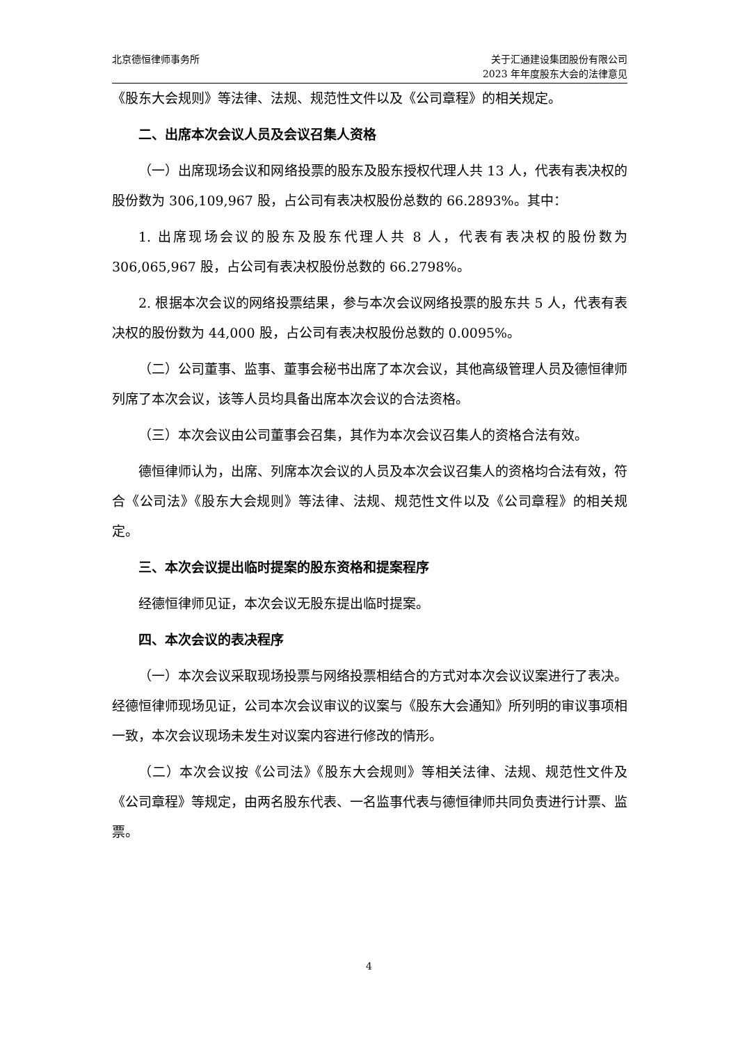北京德恒律师事务所 关于汇通建设集团股份有限公司
2023 年年度股东大会的法律意见
《股东大会规则》等法律、法规、规范性文件以及《公司章程》的相关规定。
二、出席本次会议人员及会议召集人资格
（一）出席现场会议和网络投票的股东及股东授权代理人共 13 人，代表有表决权的股份数为 306,109,967 股，占公司有表决权股份总数的 66.2893%。其中：
1. 出席现场会议的股东及股东代理人共 8 人，代表有表决权的股份数为 306,065,967 股，占公司有表决权股份总数的 66.2798%。
2. 根据本次会议的网络投票结果，参与本次会议网络投票的股东共 5 人，代表有表决权的股份数为 44,000 股，占公司有表决权股份总数的 0.0095%。
（二）公司董事、监事、董事会秘书出席了本次会议，其他高级管理人员及德恒律师列席了本次会议，该等人员均具备出席本次会议的合法资格。
（三）本次会议由公司董事会召集，其作为本次会议召集人的资格合法有效。
德恒律师认为，出席、列席本次会议的人员及本次会议召集人的资格均合法有效，符合《公司法》《股东大会规则》等法律、法规、规范性文件以及《公司章程》的相关规定。
三、本次会议提出临时提案的股东资格和提案程序
经德恒律师见证，本次会议无股东提出临时提案。
四、本次会议的表决程序
（一）本次会议采取现场投票与网络投票相结合的方式对本次会议议案进行了表决。经德恒律师现场见证，公司本次会议审议的议案与《股东大会通知》所列明的审议事项相一致，本次会议现场未发生对议案内容进行修改的情形。
（二）本次会议按《公司法》《股东大会规则》等相关法律、法规、规范性文件及《公司章程》等规定，由两名股东代表、一名监事代表与德恒律师共同负责进行计票、监票。
4